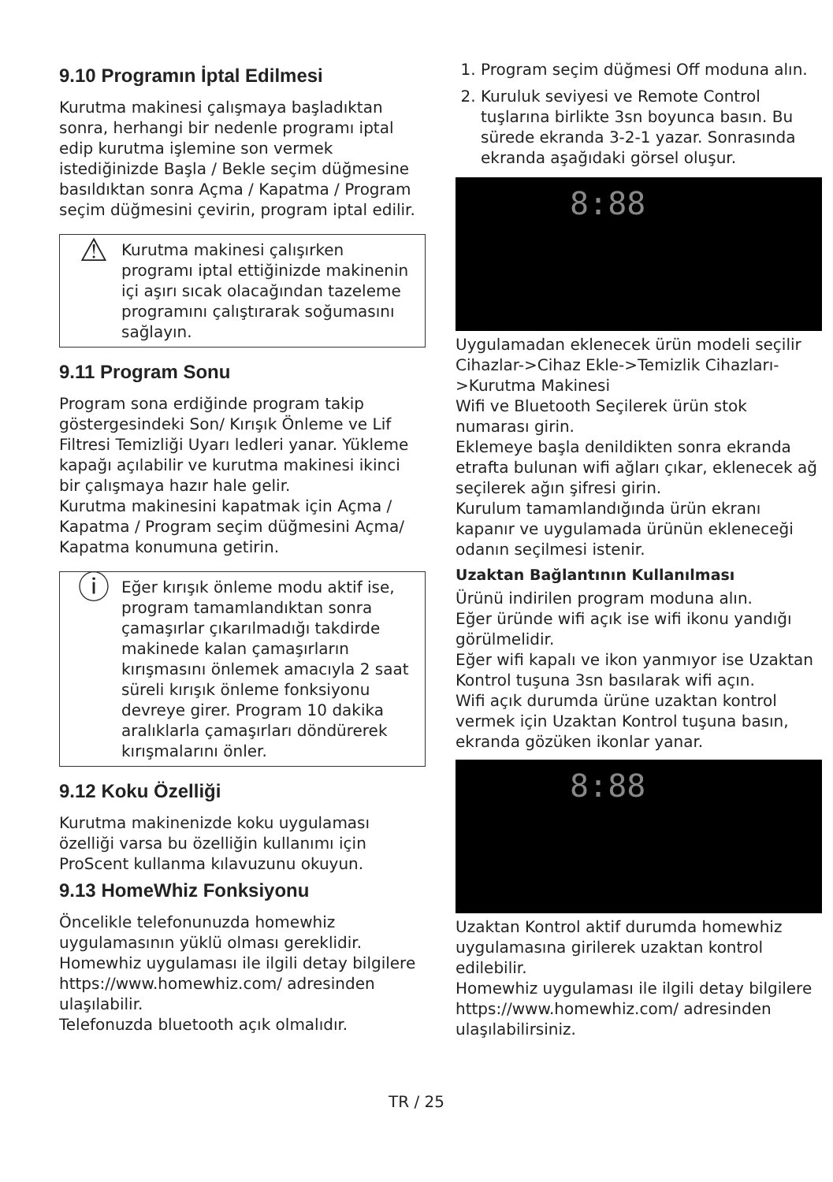9.10 Programın İptal Edilmesi
Kurutma makinesi çalışmaya başladıktan sonra, herhangi bir nedenle programı iptal edip kurutma işlemine son vermek istediğinizde Başla / Bekle seçim düğmesine basıldıktan sonra Açma / Kapatma / Program seçim düğmesini çevirin, program iptal edilir.
⚠
Kurutma makinesi çalışırken programı iptal ettiğinizde makinenin içi aşırı sıcak olacağından tazeleme programını çalıştırarak soğumasını sağlayın.
9.11 Program Sonu
Program sona erdiğinde program takip göstergesindeki Son/ Kırışık Önleme ve Lif Filtresi Temizliği Uyarı ledleri yanar. Yükleme kapağı açılabilir ve kurutma makinesi ikinci bir çalışmaya hazır hale gelir.
Kurutma makinesini kapatmak için Açma / Kapatma / Program seçim düğmesini Açma/ Kapatma konumuna getirin.
ⓘ
Eğer kırışık önleme modu aktif ise, program tamamlandıktan sonra çamaşırlar çıkarılmadığı takdirde makinede kalan çamaşırların kırışmasını önlemek amacıyla 2 saat süreli kırışık önleme fonksiyonu devreye girer. Program 10 dakika aralıklarla çamaşırları döndürerek kırışmalarını önler.
9.12 Koku Özelliği
Kurutma makinenizde koku uygulaması özelliği varsa bu özelliğin kullanımı için ProScent kullanma kılavuzunu okuyun.
9.13 HomeWhiz Fonksiyonu
Öncelikle telefonunuzda homewhiz uygulamasının yüklü olması gereklidir.
Homewhiz uygulaması ile ilgili detay bilgilere https://www.homewhiz.com/ adresinden ulaşılabilir.
Telefonuzda bluetooth açık olmalıdır.
1. Program seçim düğmesi Off moduna alın.
2. Kuruluk seviyesi ve Remote Control tuşlarına birlikte 3sn boyunca basın. Bu sürede ekranda 3-2-1 yazar. Sonrasında ekranda aşağıdaki görsel oluşur.
8:88
Uygulamadan eklenecek ürün modeli seçilir Cihazlar->Cihaz Ekle->Temizlik Cihazları->Kurutma Makinesi
Wifi ve Bluetooth Seçilerek ürün stok numarası girin.
Eklemeye başla denildikten sonra ekranda etrafta bulunan wifi ağları çıkar, eklenecek ağ seçilerek ağın şifresi girin.
Kurulum tamamlandığında ürün ekranı kapanır ve uygulamada ürünün ekleneceği odanın seçilmesi istenir.
Uzaktan Bağlantının Kullanılması
Ürünü indirilen program moduna alın.
Eğer üründe wifi açık ise wifi ikonu yandığı görülmelidir.
Eğer wifi kapalı ve ikon yanmıyor ise Uzaktan Kontrol tuşuna 3sn basılarak wifi açın.
Wifi açık durumda ürüne uzaktan kontrol vermek için Uzaktan Kontrol tuşuna basın, ekranda gözüken ikonlar yanar.
8:88
Uzaktan Kontrol aktif durumda homewhiz uygulamasına girilerek uzaktan kontrol edilebilir.
Homewhiz uygulaması ile ilgili detay bilgilere https://www.homewhiz.com/ adresinden ulaşılabilirsiniz.
TR / 25